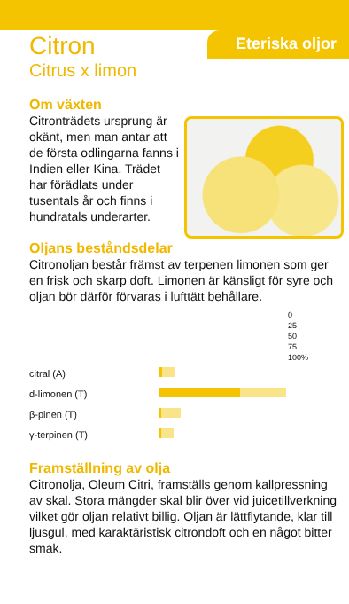Eteriska oljor
Citron
Citrus x limon
Om växten
Citronträdets ursprung är okänt, men man antar att de första odlingarna fanns i Indien eller Kina. Trädet har förädlats under tusentals år och finns i hundratals underarter.
Oljans beståndsdelar
Citronoljan består främst av terpenen limonen som ger en frisk och skarp doft. Limonen är känsligt för syre och oljan bör därför förvaras i lufttätt behållare.
| | 0 25 50 75 100% |
| --- | --- |
| citral (A) | |
| d-limonen (T) | |
| β-pinen (T) | |
| γ-terpinen (T) | |
Framställning av olja
Citronolja, Oleum Citri, framställs genom kall­pressning av skal. Stora mängder skal blir över vid juicetillverkning vilket gör oljan relativt billig. Oljan är lättflytande, klar till ljusgul, med karaktä­ristisk citrondoft och en något bitter smak.